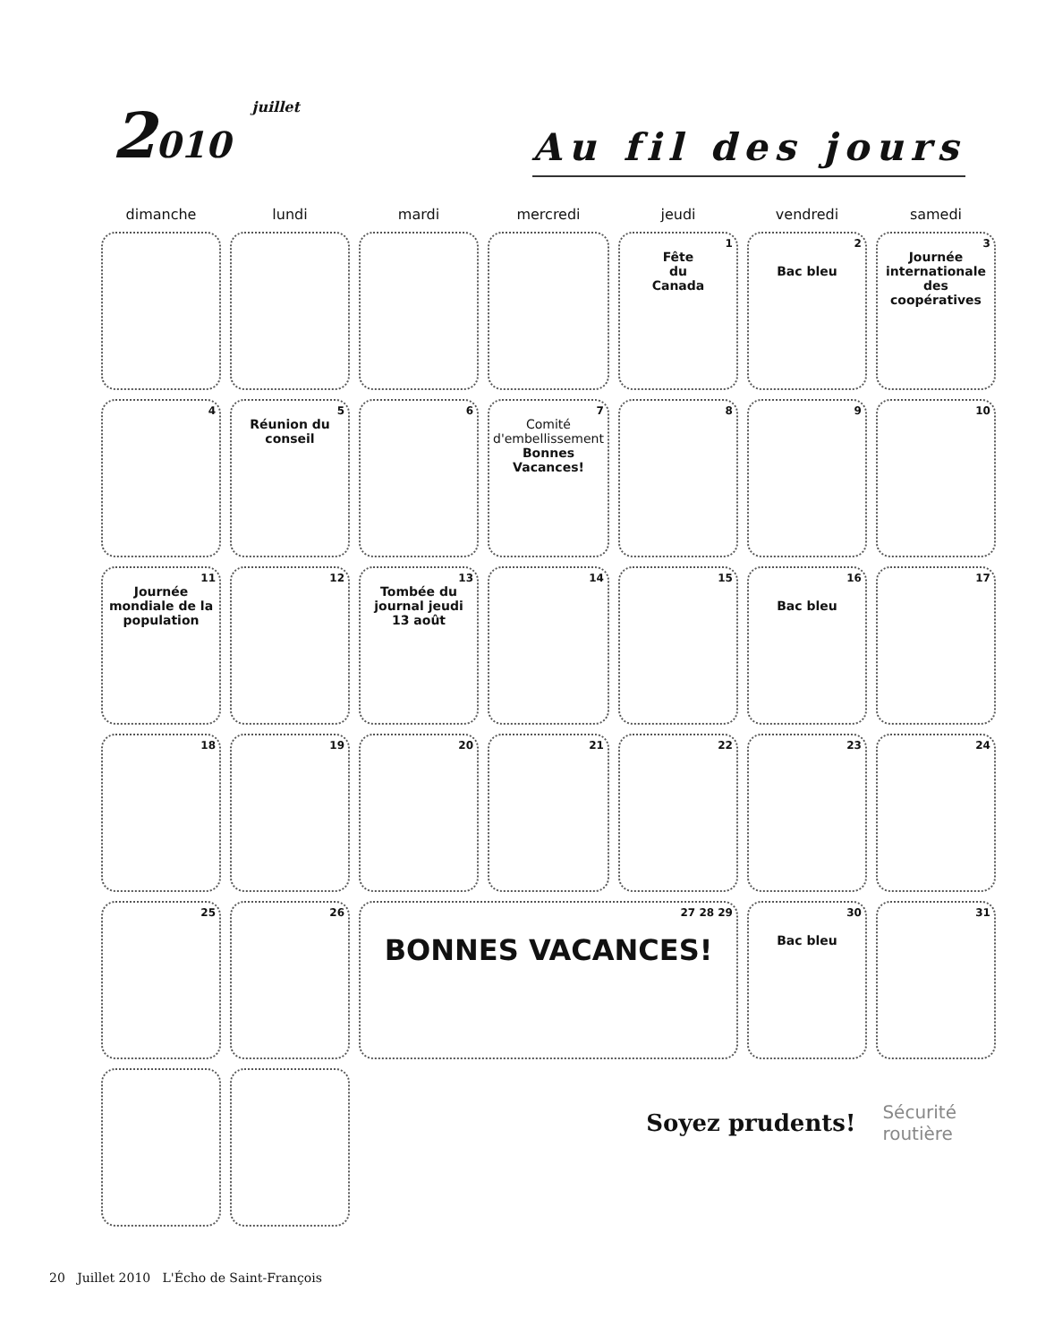2010 juillet
Au fil des jours
| dimanche | lundi | mardi | mercredi | jeudi | vendredi | samedi |
| --- | --- | --- | --- | --- | --- | --- |
| | | | | 1 Fête du Canada | 2 Bac bleu | 3 Journée internationale des coopératives |
| 4 | 5 Réunion du conseil | 6 | 7 Comité d'embellissement Bonnes Vacances! | 8 | 9 | 10 |
| 11 Journée mondiale de la population | 12 | 13 Tombée du journal jeudi 13 août | 14 | 15 | 16 Bac bleu | 17 |
| 18 | 19 | 20 | 21 | 22 | 23 | 24 |
| 25 | 26 | 27 28 29 BONNES VACANCES! | | | 30 Bac bleu | 31 |
Soyez prudents! Sécurité
routière
20 Juillet 2010 L'Écho de Saint-François